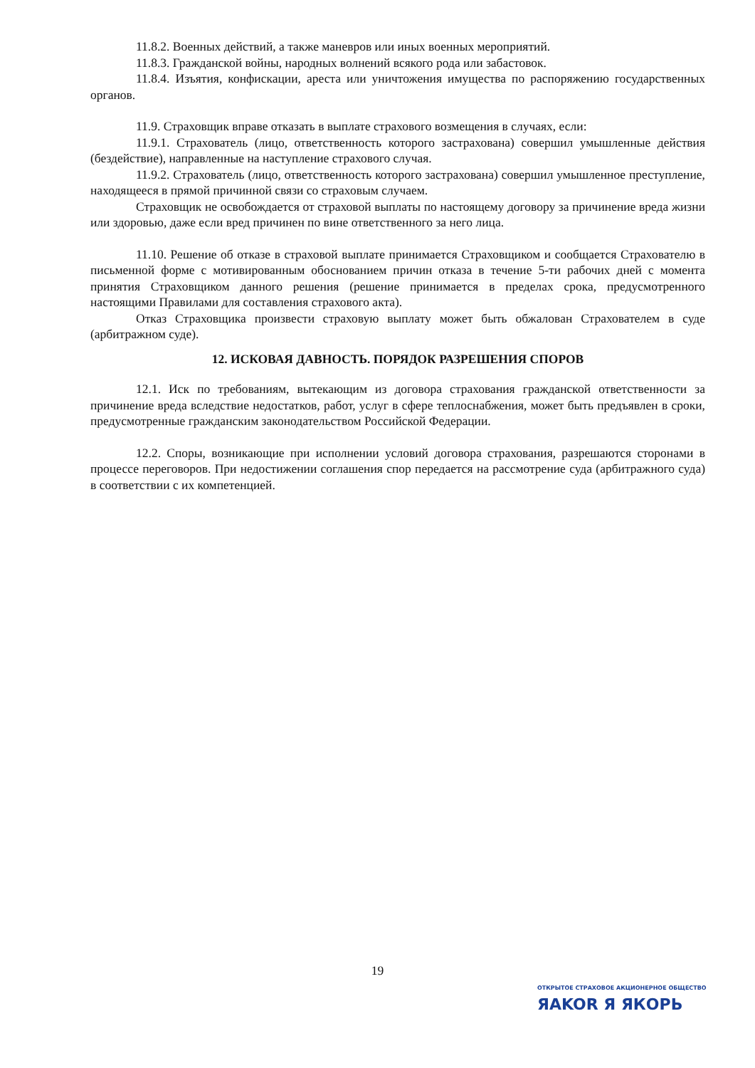11.8.2. Военных действий, а также маневров или иных военных мероприятий.
11.8.3. Гражданской войны, народных волнений всякого рода или забастовок.
11.8.4. Изъятия, конфискации, ареста или уничтожения имущества по распоряжению государственных органов.
11.9. Страховщик вправе отказать в выплате страхового возмещения в случаях, если:
11.9.1. Страхователь (лицо, ответственность которого застрахована) совершил умышленные действия (бездействие), направленные на наступление страхового случая.
11.9.2. Страхователь (лицо, ответственность которого застрахована) совершил умышленное преступление, находящееся в прямой причинной связи со страховым случаем.
Страховщик не освобождается от страховой выплаты по настоящему договору за причинение вреда жизни или здоровью, даже если вред причинен по вине ответственного за него лица.
11.10. Решение об отказе в страховой выплате принимается Страховщиком и сообщается Страхователю в письменной форме с мотивированным обоснованием причин отказа в течение 5-ти рабочих дней с момента принятия Страховщиком данного решения (решение принимается в пределах срока, предусмотренного настоящими Правилами для составления страхового акта).
Отказ Страховщика произвести страховую выплату может быть обжалован Страхователем в суде (арбитражном суде).
12. ИСКОВАЯ ДАВНОСТЬ. ПОРЯДОК РАЗРЕШЕНИЯ СПОРОВ
12.1. Иск по требованиям, вытекающим из договора страхования гражданской ответственности за причинение вреда вследствие недостатков, работ, услуг в сфере теплоснабжения, может быть предъявлен в сроки, предусмотренные гражданским законодательством Российской Федерации.
12.2. Споры, возникающие при исполнении условий договора страхования, разрешаются сторонами в процессе переговоров. При недостижении соглашения спор передается на рассмотрение суда (арбитражного суда) в соответствии с их компетенцией.
19
ОТКРЫТОЕ СТРАХОВОЕ АКЦИОНЕРНОЕ ОБЩЕСТВО
ЯAKOR Я ЯКОРЬ